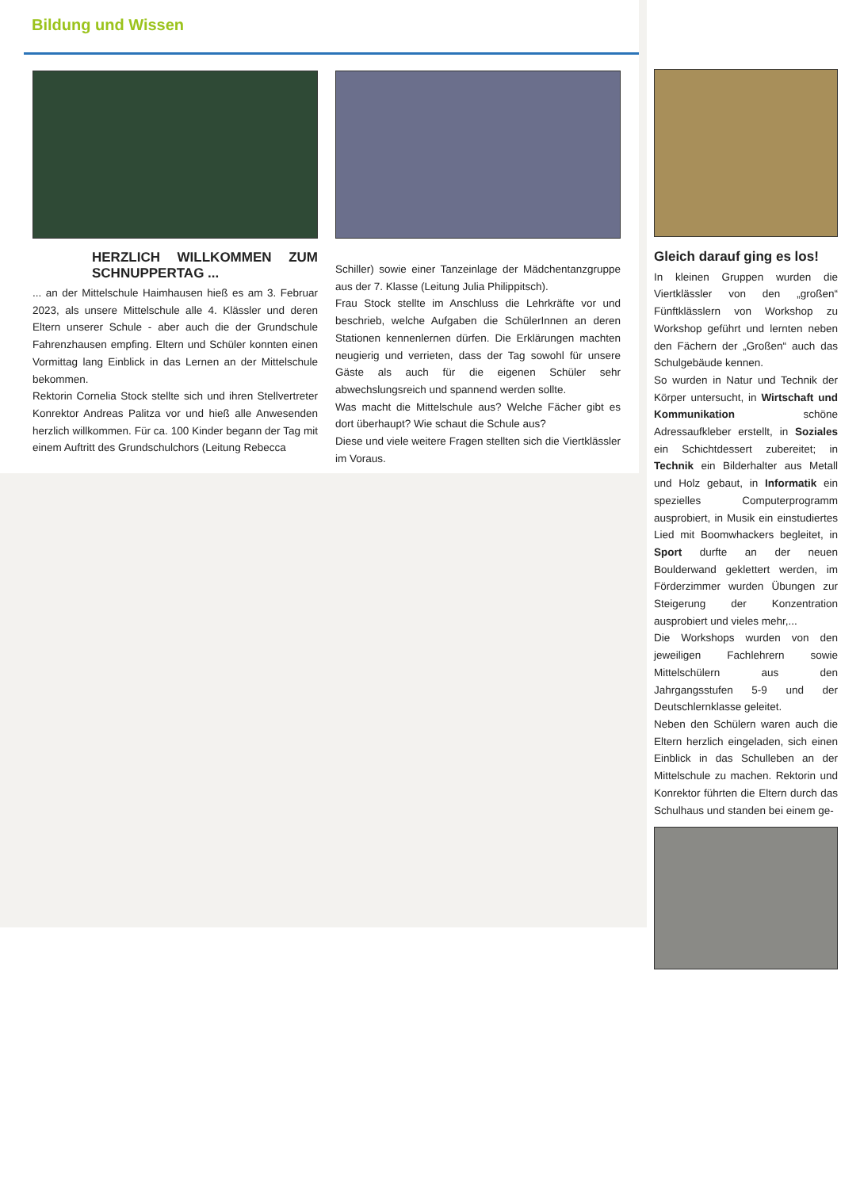Bildung und Wissen
HERZLICH WILLKOMMEN ZUM SCHNUPPERTAG ...
... an der Mittelschule Haimhausen hieß es am 3. Februar 2023, als unsere Mittelschule alle 4. Klässler und deren Eltern unserer Schule - aber auch die der Grundschule Fahrenzhausen empfing. Eltern und Schüler konnten einen Vormittag lang Einblick in das Lernen an der Mittelschule bekommen.
Rektorin Cornelia Stock stellte sich und ihren Stellvertreter Konrektor Andreas Palitza vor und hieß alle Anwesenden herzlich willkommen. Für ca. 100 Kinder begann der Tag mit einem Auftritt des Grundschulchors (Leitung Rebecca
Schiller) sowie einer Tanzeinlage der Mädchentanzgruppe aus der 7. Klasse (Leitung Julia Philippitsch).
Frau Stock stellte im Anschluss die Lehrkräfte vor und beschrieb, welche Aufgaben die SchülerInnen an deren Stationen kennenlernen dürfen. Die Erklärungen machten neugierig und verrieten, dass der Tag sowohl für unsere Gäste als auch für die eigenen Schüler sehr abwechslungsreich und spannend werden sollte.
Was macht die Mittelschule aus? Welche Fächer gibt es dort überhaupt? Wie schaut die Schule aus?
Diese und viele weitere Fragen stellten sich die Viertklässler im Voraus.
Gleich darauf ging es los!
In kleinen Gruppen wurden die Viertklässler von den „großen“ Fünftklässlern von Workshop zu Workshop geführt und lernten neben den Fächern der „Großen“ auch das Schulgebäude kennen.
So wurden in Natur und Technik der Körper untersucht, in Wirtschaft und Kommunikation schöne Adressaufkleber erstellt, in Soziales ein Schichtdessert zubereitet; in Technik ein Bilderhalter aus Metall und Holz gebaut, in Informatik ein spezielles Computerprogramm ausprobiert, in Musik ein einstudiertes Lied mit Boomwhackers begleitet, in Sport durfte an der neuen Boulderwand geklettert werden, im Förderzimmer wurden Übungen zur Steigerung der Konzentration ausprobiert und vieles mehr,...
Die Workshops wurden von den jeweiligen Fachlehrern sowie Mittelschülern aus den Jahrgangsstufen 5-9 und der Deutschlernklasse geleitet.
Neben den Schülern waren auch die Eltern herzlich eingeladen, sich einen Einblick in das Schulleben an der Mittelschule zu machen. Rektorin und Konrektor führten die Eltern durch das Schulhaus und standen bei einem ge-